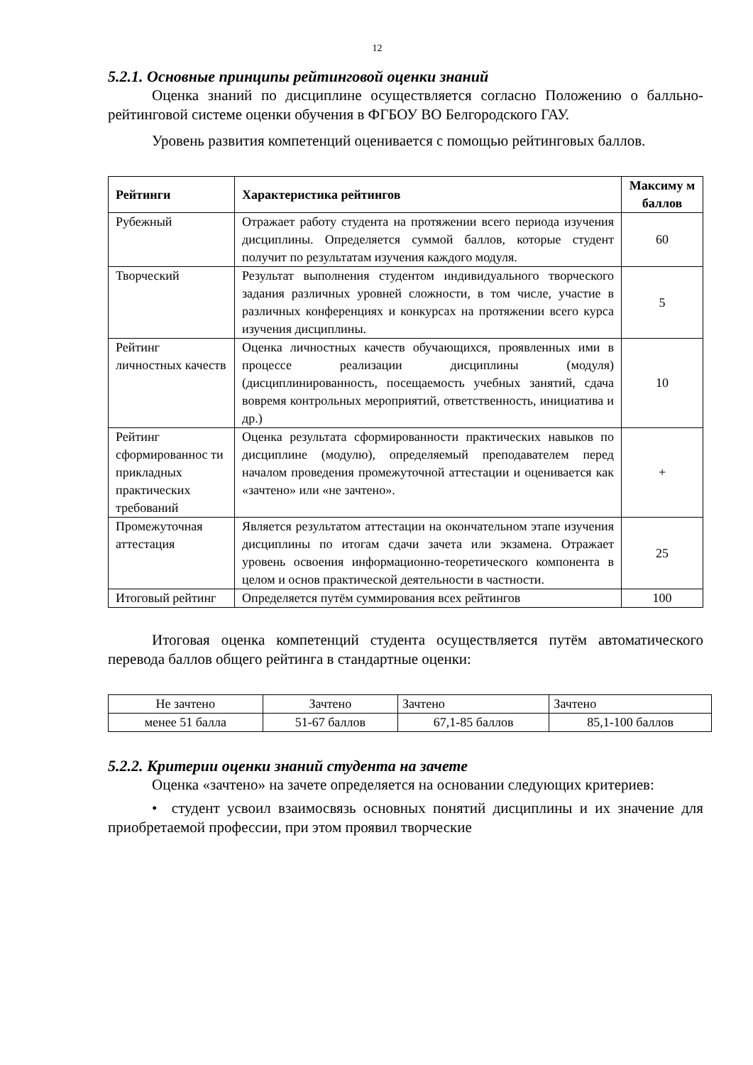12
5.2.1. Основные принципы рейтинговой оценки знаний
Оценка знаний по дисциплине осуществляется согласно Положению о балльно-рейтинговой системе оценки обучения в ФГБОУ ВО Белгородского ГАУ.
Уровень развития компетенций оценивается с помощью рейтинговых баллов.
| Рейтинги | Характеристика рейтингов | Максиму м баллов |
| --- | --- | --- |
| Рубежный | Отражает работу студента на протяжении всего периода изучения дисциплины. Определяется суммой баллов, которые студент получит по результатам изучения каждого модуля. | 60 |
| Творческий | Результат выполнения студентом индивидуального творческого задания различных уровней сложности, в том числе, участие в различных конференциях и конкурсах на протяжении всего курса изучения дисциплины. | 5 |
| Рейтинг личностных качеств | Оценка личностных качеств обучающихся, проявленных ими в процессе реализации дисциплины (модуля) (дисциплинированность, посещаемость учебных занятий, сдача вовремя контрольных мероприятий, ответственность, инициатива и др.) | 10 |
| Рейтинг сформированнос ти прикладных практических требований | Оценка результата сформированности практических навыков по дисциплине (модулю), определяемый преподавателем перед началом проведения промежуточной аттестации и оценивается как «зачтено» или «не зачтено». | + |
| Промежуточная аттестация | Является результатом аттестации на окончательном этапе изучения дисциплины по итогам сдачи зачета или экзамена. Отражает уровень освоения информационно-теоретического компонента в целом и основ практической деятельности в частности. | 25 |
| Итоговый рейтинг | Определяется путём суммирования всех рейтингов | 100 |
Итоговая оценка компетенций студента осуществляется путём автоматического перевода баллов общего рейтинга в стандартные оценки:
| Не зачтено | Зачтено | Зачтено | Зачтено |
| менее 51 балла | 51-67 баллов | 67,1-85 баллов | 85,1-100 баллов |
5.2.2. Критерии оценки знаний студента на зачете
Оценка «зачтено» на зачете определяется на основании следующих критериев:
• студент усвоил взаимосвязь основных понятий дисциплины и их значение для приобретаемой профессии, при этом проявил творческие